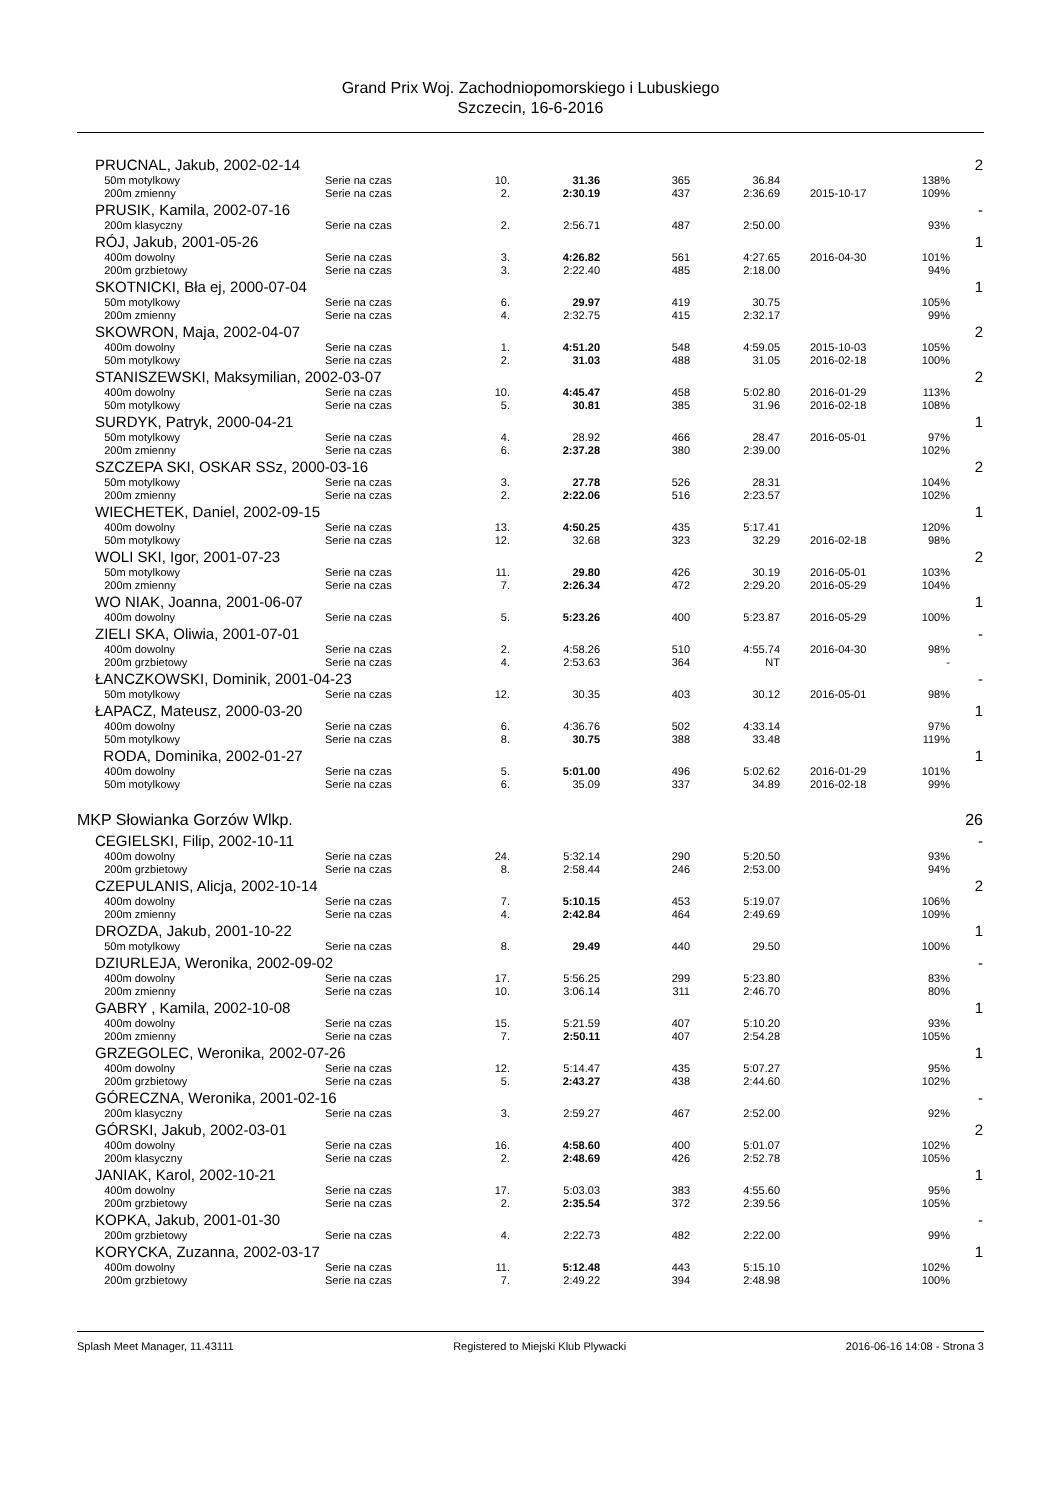Grand Prix Woj. Zachodniopomorskiego i Lubuskiego
Szczecin, 16-6-2016
| | PRUCNAL, Jakub, 2002-02-14 | | | | | | | | 2 |
| | 50m motylkowy | Serie na czas | 10. | 31.36 | 365 | 36.84 | | 138% | |
| | 200m zmienny | Serie na czas | 2. | 2:30.19 | 437 | 2:36.69 | 2015-10-17 | 109% | |
| | PRUSIK, Kamila, 2002-07-16 | | | | | | | | - |
| | 200m klasyczny | Serie na czas | 2. | 2:56.71 | 487 | 2:50.00 | | 93% | |
| | RÓJ, Jakub, 2001-05-26 | | | | | | | | 1 |
| | 400m dowolny | Serie na czas | 3. | 4:26.82 | 561 | 4:27.65 | 2016-04-30 | 101% | |
| | 200m grzbietowy | Serie na czas | 3. | 2:22.40 | 485 | 2:18.00 | | 94% | |
| | SKOTNICKI, Bła ej, 2000-07-04 | | | | | | | | 1 |
| | 50m motylkowy | Serie na czas | 6. | 29.97 | 419 | 30.75 | | 105% | |
| | 200m zmienny | Serie na czas | 4. | 2:32.75 | 415 | 2:32.17 | | 99% | |
| | SKOWRON, Maja, 2002-04-07 | | | | | | | | 2 |
| | 400m dowolny | Serie na czas | 1. | 4:51.20 | 548 | 4:59.05 | 2015-10-03 | 105% | |
| | 50m motylkowy | Serie na czas | 2. | 31.03 | 488 | 31.05 | 2016-02-18 | 100% | |
| | STANISZEWSKI, Maksymilian, 2002-03-07 | | | | | | | | 2 |
| | 400m dowolny | Serie na czas | 10. | 4:45.47 | 458 | 5:02.80 | 2016-01-29 | 113% | |
| | 50m motylkowy | Serie na czas | 5. | 30.81 | 385 | 31.96 | 2016-02-18 | 108% | |
| | SURDYK, Patryk, 2000-04-21 | | | | | | | | 1 |
| | 50m motylkowy | Serie na czas | 4. | 28.92 | 466 | 28.47 | 2016-05-01 | 97% | |
| | 200m zmienny | Serie na czas | 6. | 2:37.28 | 380 | 2:39.00 | | 102% | |
| | SZCZEPA SKI, OSKAR SSz, 2000-03-16 | | | | | | | | 2 |
| | 50m motylkowy | Serie na czas | 3. | 27.78 | 526 | 28.31 | | 104% | |
| | 200m zmienny | Serie na czas | 2. | 2:22.06 | 516 | 2:23.57 | | 102% | |
| | WIECHETEK, Daniel, 2002-09-15 | | | | | | | | 1 |
| | 400m dowolny | Serie na czas | 13. | 4:50.25 | 435 | 5:17.41 | | 120% | |
| | 50m motylkowy | Serie na czas | 12. | 32.68 | 323 | 32.29 | 2016-02-18 | 98% | |
| | WOLI SKI, Igor, 2001-07-23 | | | | | | | | 2 |
| | 50m motylkowy | Serie na czas | 11. | 29.80 | 426 | 30.19 | 2016-05-01 | 103% | |
| | 200m zmienny | Serie na czas | 7. | 2:26.34 | 472 | 2:29.20 | 2016-05-29 | 104% | |
| | WO NIAK, Joanna, 2001-06-07 | | | | | | | | 1 |
| | 400m dowolny | Serie na czas | 5. | 5:23.26 | 400 | 5:23.87 | 2016-05-29 | 100% | |
| | ZIELI SKA, Oliwia, 2001-07-01 | | | | | | | | - |
| | 400m dowolny | Serie na czas | 2. | 4:58.26 | 510 | 4:55.74 | 2016-04-30 | 98% | |
| | 200m grzbietowy | Serie na czas | 4. | 2:53.63 | 364 | NT | | - | |
| | ŁANCZKOWSKI, Dominik, 2001-04-23 | | | | | | | | - |
| | 50m motylkowy | Serie na czas | 12. | 30.35 | 403 | 30.12 | 2016-05-01 | 98% | |
| | ŁAPACZ, Mateusz, 2000-03-20 | | | | | | | | 1 |
| | 400m dowolny | Serie na czas | 6. | 4:36.76 | 502 | 4:33.14 | | 97% | |
| | 50m motylkowy | Serie na czas | 8. | 30.75 | 388 | 33.48 | | 119% | |
| | RODA, Dominika, 2002-01-27 | | | | | | | | 1 |
| | 400m dowolny | Serie na czas | 5. | 5:01.00 | 496 | 5:02.62 | 2016-01-29 | 101% | |
| | 50m motylkowy | Serie na czas | 6. | 35.09 | 337 | 34.89 | 2016-02-18 | 99% | |
| MKP Słowianka Gorzów Wlkp. | | | | | | | | | 26 |
| | CEGIELSKI, Filip, 2002-10-11 | | | | | | | | - |
| | 400m dowolny | Serie na czas | 24. | 5:32.14 | 290 | 5:20.50 | | 93% | |
| | 200m grzbietowy | Serie na czas | 8. | 2:58.44 | 246 | 2:53.00 | | 94% | |
| | CZEPULANIS, Alicja, 2002-10-14 | | | | | | | | 2 |
| | 400m dowolny | Serie na czas | 7. | 5:10.15 | 453 | 5:19.07 | | 106% | |
| | 200m zmienny | Serie na czas | 4. | 2:42.84 | 464 | 2:49.69 | | 109% | |
| | DROZDA, Jakub, 2001-10-22 | | | | | | | | 1 |
| | 50m motylkowy | Serie na czas | 8. | 29.49 | 440 | 29.50 | | 100% | |
| | DZIURLEJA, Weronika, 2002-09-02 | | | | | | | | - |
| | 400m dowolny | Serie na czas | 17. | 5:56.25 | 299 | 5:23.80 | | 83% | |
| | 200m zmienny | Serie na czas | 10. | 3:06.14 | 311 | 2:46.70 | | 80% | |
| | GABRY , Kamila, 2002-10-08 | | | | | | | | 1 |
| | 400m dowolny | Serie na czas | 15. | 5:21.59 | 407 | 5:10.20 | | 93% | |
| | 200m zmienny | Serie na czas | 7. | 2:50.11 | 407 | 2:54.28 | | 105% | |
| | GRZEGOLEC, Weronika, 2002-07-26 | | | | | | | | 1 |
| | 400m dowolny | Serie na czas | 12. | 5:14.47 | 435 | 5:07.27 | | 95% | |
| | 200m grzbietowy | Serie na czas | 5. | 2:43.27 | 438 | 2:44.60 | | 102% | |
| | GÓRECZNA, Weronika, 2001-02-16 | | | | | | | | - |
| | 200m klasyczny | Serie na czas | 3. | 2:59.27 | 467 | 2:52.00 | | 92% | |
| | GÓRSKI, Jakub, 2002-03-01 | | | | | | | | 2 |
| | 400m dowolny | Serie na czas | 16. | 4:58.60 | 400 | 5:01.07 | | 102% | |
| | 200m klasyczny | Serie na czas | 2. | 2:48.69 | 426 | 2:52.78 | | 105% | |
| | JANIAK, Karol, 2002-10-21 | | | | | | | | 1 |
| | 400m dowolny | Serie na czas | 17. | 5:03.03 | 383 | 4:55.60 | | 95% | |
| | 200m grzbietowy | Serie na czas | 2. | 2:35.54 | 372 | 2:39.56 | | 105% | |
| | KOPKA, Jakub, 2001-01-30 | | | | | | | | - |
| | 200m grzbietowy | Serie na czas | 4. | 2:22.73 | 482 | 2:22.00 | | 99% | |
| | KORYCKA, Zuzanna, 2002-03-17 | | | | | | | | 1 |
| | 400m dowolny | Serie na czas | 11. | 5:12.48 | 443 | 5:15.10 | | 102% | |
| | 200m grzbietowy | Serie na czas | 7. | 2:49.22 | 394 | 2:48.98 | | 100% | |
Splash Meet Manager, 11.43111 Registered to Miejski Klub Plywacki 2016-06-16 14:08 - Strona 3